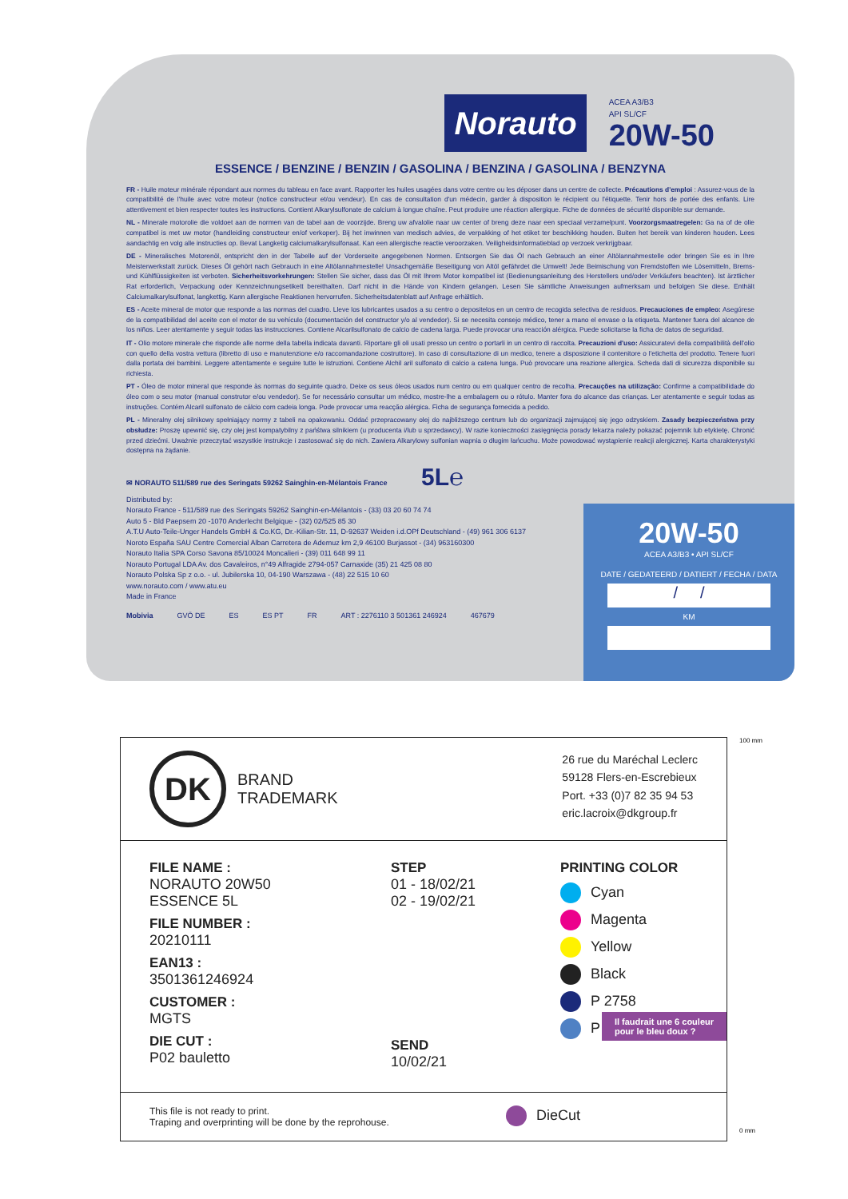Norauto
ACEA A3/B3
API SL/CF
20W-50
ESSENCE / BENZINE / BENZIN / GASOLINA / BENZINA / GASOLINA / BENZYNA
FR - Huile moteur minérale répondant aux normes du tableau en face avant. Rapporter les huiles usagées dans votre centre ou les déposer dans un centre de collecte. Précautions d'emploi : Assurez-vous de la compatibilité de l'huile avec votre moteur (notice constructeur et/ou vendeur). En cas de consultation d'un médecin, garder à disposition le récipient ou l'étiquette. Tenir hors de portée des enfants. Lire attentivement et bien respecter toutes les instructions. Contient Alkarylsulfonate de calcium à longue chaîne. Peut produire une réaction allergique. Fiche de données de sécurité disponible sur demande.
NL - Minerale motorolie die voldoet aan de normen van de tabel aan de voorzijde. Breng uw afvalolie naar uw center of breng deze naar een speciaal verzamelpunt. Voorzorgsmaatregelen: Ga na of de olie compatibel is met uw motor (handleiding constructeur en/of verkoper). Bij het inwinnen van medisch advies, de verpakking of het etiket ter beschikking houden. Buiten het bereik van kinderen houden. Lees aandachtig en volg alle instructies op. Bevat Langketig calciumalkarylsulfonaat. Kan een allergische reactie veroorzaken. Veiligheidsinformatieblad op verzoek verkrijgbaar.
DE - Mineralisches Motorenöl, entspricht den in der Tabelle auf der Vorderseite angegebenen Normen. Entsorgen Sie das Öl nach Gebrauch an einer Altölannahmestelle oder bringen Sie es in Ihre Meisterwerkstatt zurück. Dieses Öl gehört nach Gebrauch in eine Altölannahmestelle! Unsachgemäße Beseitigung von Altöl gefährdet die Umwelt! Jede Beimischung von Fremdstoffen wie Lösemitteln, Brems- und Kühlflüssigkeiten ist verboten. Sicherheitsvorkehrungen: Stellen Sie sicher, dass das Öl mit Ihrem Motor kompatibel ist (Bedienungsanleitung des Herstellers und/oder Verkäufers beachten). Ist ärztlicher Rat erforderlich, Verpackung oder Kennzeichnungsetikett bereithalten. Darf nicht in die Hände von Kindern gelangen. Lesen Sie sämtliche Anweisungen aufmerksam und befolgen Sie diese. Enthält Calciumalkarylsulfonat, langkettig. Kann allergische Reaktionen hervorrufen. Sicherheitsdatenblatt auf Anfrage erhältlich.
ES - Aceite mineral de motor que responde a las normas del cuadro. Lleve los lubricantes usados a su centro o depositelos en un centro de recogida selectiva de residuos. Precauciones de empleo: Asegúrese de la compatibilidad del aceite con el motor de su vehículo (documentación del constructor y/o al vendedor). Si se necesita consejo médico, tener a mano el envase o la etiqueta. Mantener fuera del alcance de los niños. Leer atentamente y seguir todas las instrucciones. Contiene Alcarilsulfonato de calcio de cadena larga. Puede provocar una reacción alérgica. Puede solicitarse la ficha de datos de seguridad.
IT - Olio motore minerale che risponde alle norme della tabella indicata davanti. Riportare gli oli usati presso un centro o portarli in un centro di raccolta. Precauzioni d'uso: Assicuratevi della compatibilità dell'olio con quello della vostra vettura (libretto di uso e manutenzione e/o raccomandazione costruttore). In caso di consultazione di un medico, tenere a disposizione il contenitore o l'etichetta del prodotto. Tenere fuori dalla portata dei bambini. Leggere attentamente e seguire tutte le istruzioni. Contiene Alchil aril sulfonato di calcio a catena lunga. Può provocare una reazione allergica. Scheda dati di sicurezza disponibile su richiesta.
PT - Óleo de motor mineral que responde às normas do seguinte quadro. Deixe os seus óleos usados num centro ou em qualquer centro de recolha. Precauções na utilização: Confirme a compatibilidade do óleo com o seu motor (manual construtor e/ou vendedor). Se for necessário consultar um médico, mostre-lhe a embalagem ou o rótulo. Manter fora do alcance das crianças. Ler atentamente e seguir todas as instruções. Contém Alcaril sulfonato de cálcio com cadeia longa. Pode provocar uma reacção alérgica. Ficha de segurança fornecida a pedido.
PL - Mineralny olej silnikowy spełniający normy z tabeli na opakowaniu. Oddać przepracowany olej do najbliższego centrum lub do organizacji zajmującej się jego odzyskiem. Zasady bezpieczeństwa przy obsłudze: Proszę upewnić się, czy olej jest kompatybilny z pańśtwa silnikiem (u producenta i/lub u sprzedawcy). W razie konieczności zasięgnięcia porady lekarza należy pokazać pojemnik lub etykietę. Chronić przed dziećmi. Uważnie przeczytać wszystkie instrukcje i zastosować się do nich. Zawiera Alkarylowy sulfonian wapnia o długim łańcuchu. Może powodować wystąpienie reakcji alergicznej. Karta charakterystyki dostępna na żądanie.
✉ NORAUTO 511/589 rue des Seringats 59262 Sainghin-en-Mélantois France 5L℮
Distributed by:
Norauto France - 511/589 rue des Seringats 59262 Sainghin-en-Mélantois - (33) 03 20 60 74 74
Auto 5 - Bld Paepsem 20 -1070 Anderlecht Belgique - (32) 02/525 85 30
A.T.U Auto-Teile-Unger Handels GmbH & Co.KG, Dr.-Kilian-Str. 11, D-92637 Weiden i.d.OPf Deutschland - (49) 961 306 6137
Noroto España SAU Centre Comercial Alban Carretera de Ademuz km 2,9 46100 Burjassot - (34) 963160300
Norauto Italia SPA Corso Savona 85/10024 Moncalieri - (39) 011 648 99 11
Norauto Portugal LDA Av. dos Cavaleiros, n°49 Alfragide 2794-057 Carnaxide (35) 21 425 08 80
Norauto Polska Sp z o.o. - ul. Jubilerska 10, 04-190 Warszawa - (48) 22 515 10 60
www.norauto.com / www.atu.eu
Made in France
Mobivia GVÖ DE ES ES PT FR ART : 2276110 3 501361 246924 467679
20W-50
ACEA A3/B3 • API SL/CF
DATE / GEDATEERD / DATIERT / FECHA / DATA
/ /
KM
DK BRAND
TRADEMARK
26 rue du Maréchal Leclerc
59128 Flers-en-Escrebieux
Port. +33 (0)7 82 35 94 53
eric.lacroix@dkgroup.fr
FILE NAME :
NORAUTO 20W50 ESSENCE 5L
FILE NUMBER :
20210111
EAN13 :
3501361246924
CUSTOMER :
MGTS
DIE CUT :
P02 bauletto
STEP
01 - 18/02/21
02 - 19/02/21
SEND
10/02/21
PRINTING COLOR
Cyan
Magenta
Yellow
Black
P 2758
P 2718
Il faudrait une 6 couleur
pour le bleu doux ?
This file is not ready to print.
Traping and overprinting will be done by the reprohouse.
DieCut
100 mm
0 mm